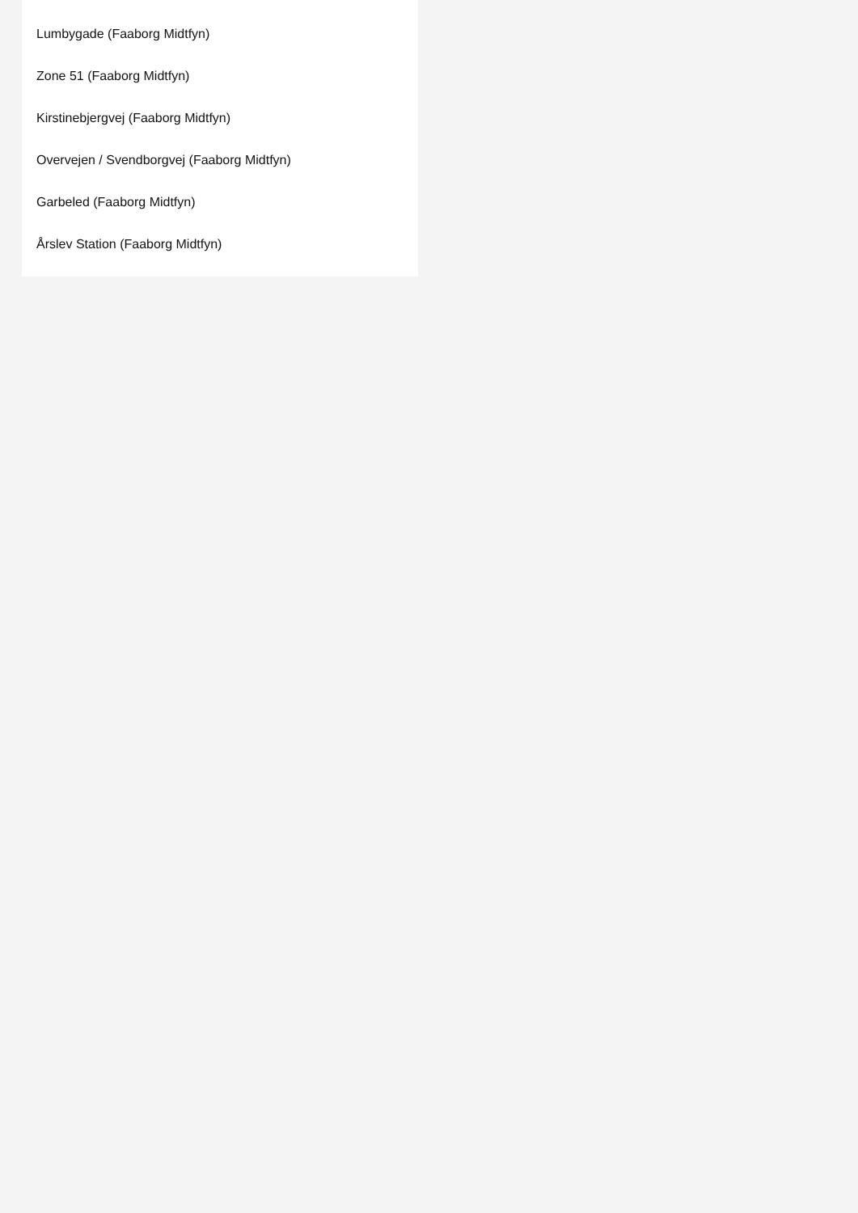Lumbygade (Faaborg Midtfyn)
Zone 51 (Faaborg Midtfyn)
Kirstinebjergvej (Faaborg Midtfyn)
Overvejen / Svendborgvej (Faaborg Midtfyn)
Garbeled (Faaborg Midtfyn)
Årslev Station (Faaborg Midtfyn)